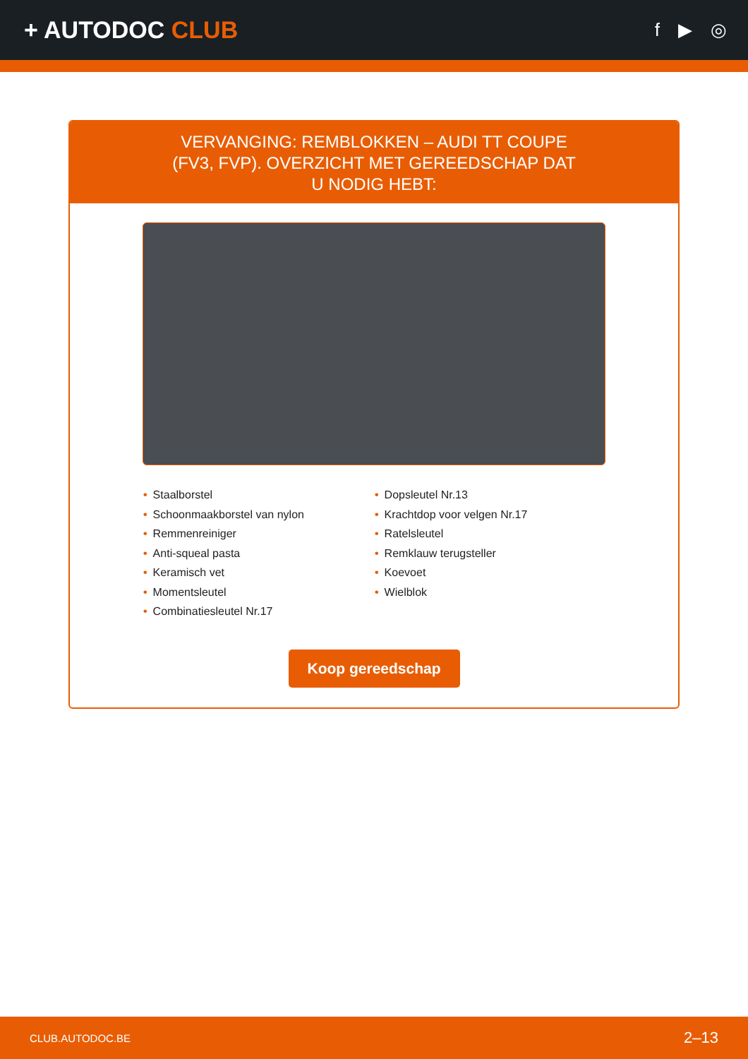+ AUTODOC CLUB
f ▶ ◎
VERVANGING: REMBLOKKEN – AUDI TT COUPE (FV3, FVP). OVERZICHT MET GEREEDSCHAP DAT U NODIG HEBT:
• Staalborstel
• Schoonmaakborstel van nylon
• Remmenreiniger
• Anti-squeal pasta
• Keramisch vet
• Momentsleutel
• Combinatiesleutel Nr.17
• Dopsleutel Nr.13
• Krachtdop voor velgen Nr.17
• Ratelsleutel
• Remklauw terugsteller
• Koevoet
• Wielblok
Koop gereedschap
CLUB.AUTODOC.BE 2–13